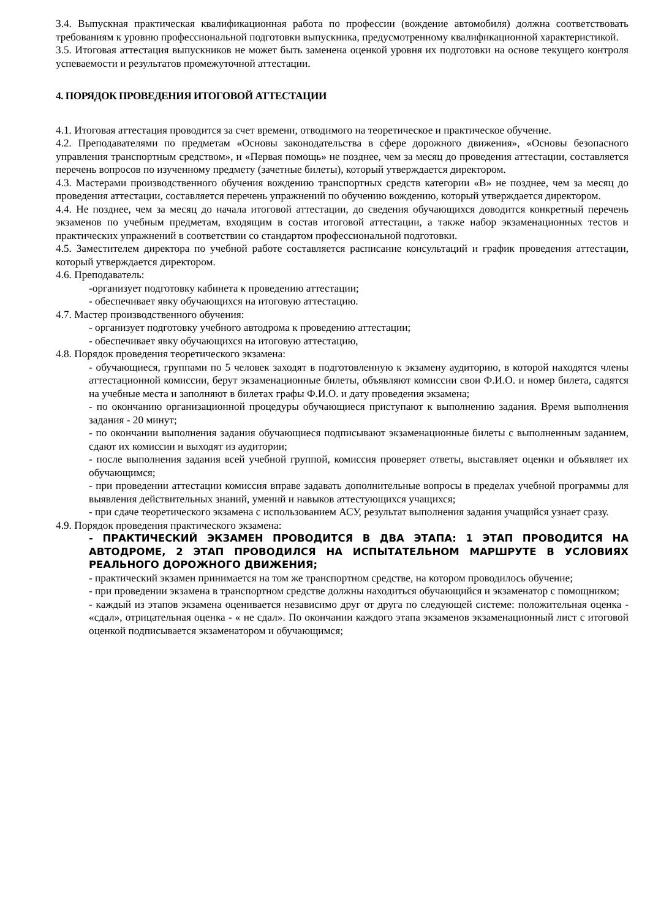3.4. Выпускная практическая квалификационная работа по профессии (вождение автомобиля) должна соответствовать требованиям к уровню профессиональной подготовки выпускника, предусмотренному квалификационной характеристикой.
3.5. Итоговая аттестация выпускников не может быть заменена оценкой уровня их подготовки на основе текущего контроля успеваемости и результатов промежуточной аттестации.
4. ПОРЯДОК ПРОВЕДЕНИЯ ИТОГОВОЙ АТТЕСТАЦИИ
4.1. Итоговая аттестация проводится за счет времени, отводимого на теоретическое и практическое обучение.
4.2. Преподавателями по предметам «Основы законодательства в сфере дорожного движения», «Основы безопасного управления транспортным средством», и «Первая помощь» не позднее, чем за месяц до проведения аттестации, составляется перечень вопросов по изученному предмету (зачетные билеты), который утверждается директором.
4.3. Мастерами производственного обучения вождению транспортных средств категории «В» не позднее, чем за месяц до проведения аттестации, составляется перечень упражнений по обучению вождению, который утверждается директором.
4.4. Не позднее, чем за месяц до начала итоговой аттестации, до сведения обучающихся доводится конкретный перечень экзаменов по учебным предметам, входящим в состав итоговой аттестации, а также набор экзаменационных тестов и практических упражнений в соответствии со стандартом профессиональной подготовки.
4.5. Заместителем директора по учебной работе составляется расписание консультаций и график проведения аттестации, который утверждается директором.
4.6. Преподаватель:
-организует подготовку кабинета к проведению аттестации;
- обеспечивает явку обучающихся на итоговую аттестацию.
4.7. Мастер производственного обучения:
- организует подготовку учебного автодрома к проведению аттестации;
- обеспечивает явку обучающихся на итоговую аттестацию,
4.8. Порядок проведения теоретического экзамена:
- обучающиеся, группами по 5 человек заходят в подготовленную к экзамену аудиторию, в которой находятся члены аттестационной комиссии, берут экзаменационные билеты, объявляют комиссии свои Ф.И.О. и номер билета, садятся на учебные места и заполняют в билетах графы Ф.И.О. и дату проведения экзамена;
- по окончанию организационной процедуры обучающиеся приступают к выполнению задания. Время выполнения задания - 20 минут;
- по окончании выполнения задания обучающиеся подписывают экзаменационные билеты с выполненным заданием, сдают их комиссии и выходят из аудитории;
- после выполнения задания всей учебной группой, комиссия проверяет ответы, выставляет оценки и объявляет их обучающимся;
- при проведении аттестации комиссия вправе задавать дополнительные вопросы в пределах учебной программы для выявления действительных знаний, умений и навыков аттестующихся учащихся;
- при сдаче теоретического экзамена с использованием АСУ, результат выполнения задания учащийся узнает сразу.
4.9. Порядок проведения практического экзамена:
- ПРАКТИЧЕСКИЙ ЭКЗАМЕН ПРОВОДИТСЯ В ДВА ЭТАПА: 1 ЭТАП ПРОВОДИТСЯ НА АВТОДРОМЕ, 2 ЭТАП ПРОВОДИЛСЯ НА ИСПЫТАТЕЛЬНОМ МАРШРУТЕ В УСЛОВИЯХ РЕАЛЬНОГО ДОРОЖНОГО ДВИЖЕНИЯ;
- практический экзамен принимается на том же транспортном средстве, на котором проводилось обучение;
- при проведении экзамена в транспортном средстве должны находиться обучающийся и экзаменатор с помощником;
- каждый из этапов экзамена оценивается независимо друг от друга по следующей системе: положительная оценка - «сдал», отрицательная оценка - « не сдал». По окончании каждого этапа экзаменов экзаменационный лист с итоговой оценкой подписывается экзаменатором и обучающимся;